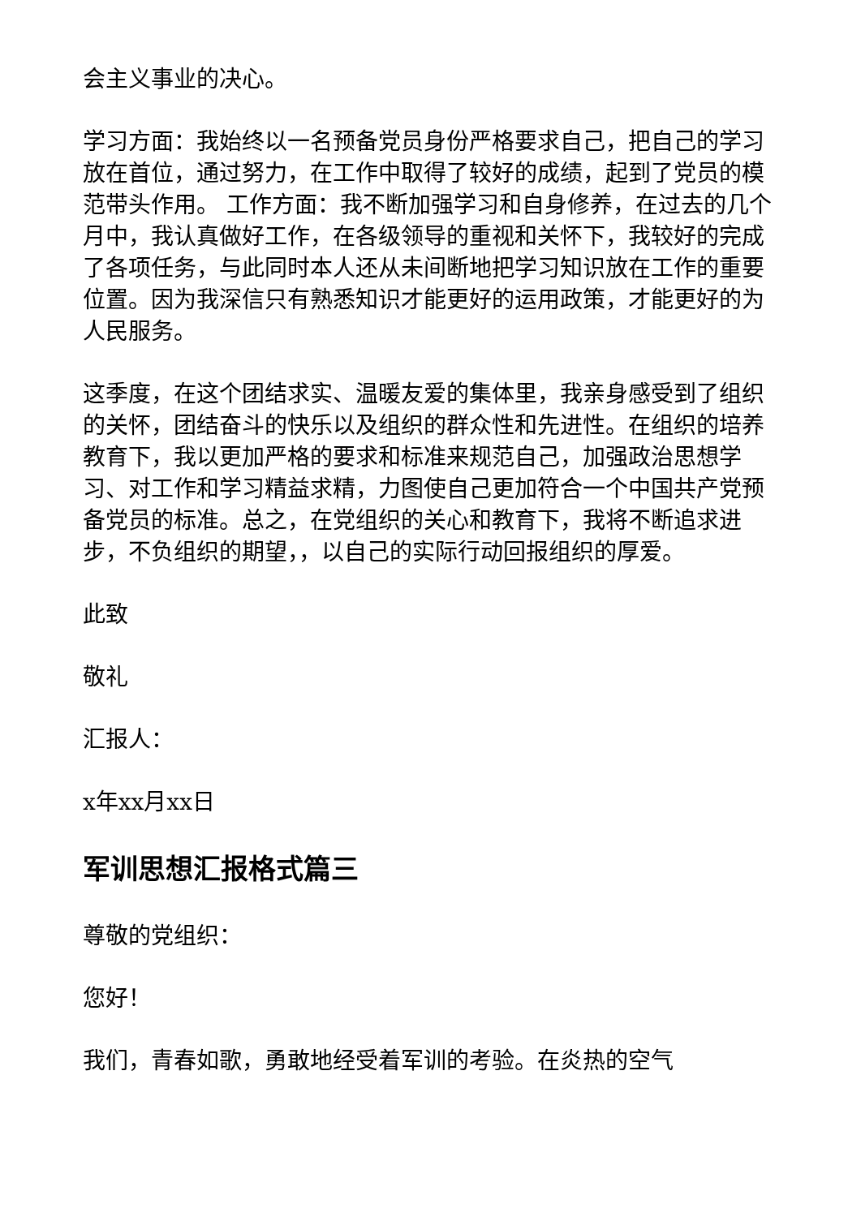会主义事业的决心。
学习方面：我始终以一名预备党员身份严格要求自己，把自己的学习放在首位，通过努力，在工作中取得了较好的成绩，起到了党员的模范带头作用。 工作方面：我不断加强学习和自身修养，在过去的几个月中，我认真做好工作，在各级领导的重视和关怀下，我较好的完成了各项任务，与此同时本人还从未间断地把学习知识放在工作的重要位置。因为我深信只有熟悉知识才能更好的运用政策，才能更好的为人民服务。
这季度，在这个团结求实、温暖友爱的集体里，我亲身感受到了组织的关怀，团结奋斗的快乐以及组织的群众性和先进性。在组织的培养教育下，我以更加严格的要求和标准来规范自己，加强政治思想学习、对工作和学习精益求精，力图使自己更加符合一个中国共产党预备党员的标准。总之，在党组织的关心和教育下，我将不断追求进步，不负组织的期望，，以自己的实际行动回报组织的厚爱。
此致
敬礼
汇报人：
x年xx月xx日
军训思想汇报格式篇三
尊敬的党组织：
您好！
我们，青春如歌，勇敢地经受着军训的考验。在炎热的空气